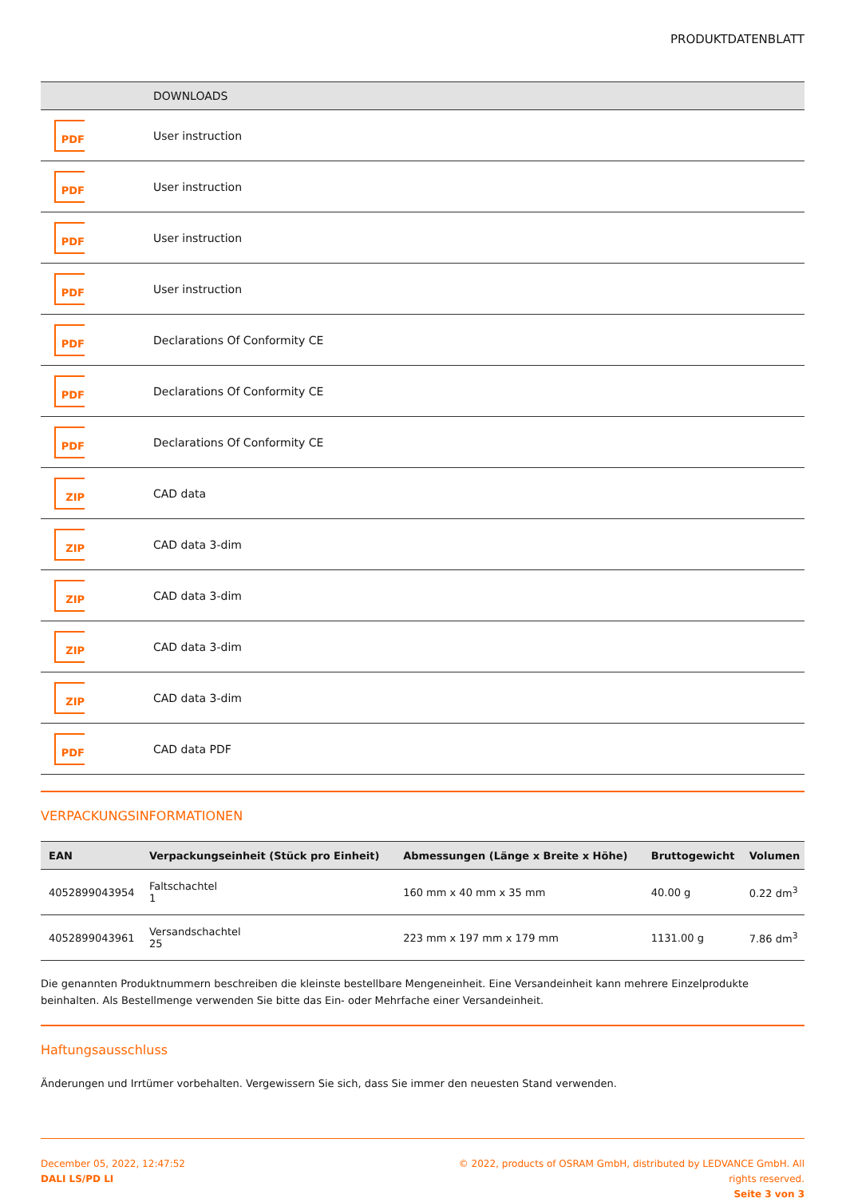PRODUKTDATENBLATT
| | DOWNLOADS |
| --- | --- |
| PDF | User instruction |
| PDF | User instruction |
| PDF | User instruction |
| PDF | User instruction |
| PDF | Declarations Of Conformity CE |
| PDF | Declarations Of Conformity CE |
| PDF | Declarations Of Conformity CE |
| ZIP | CAD data |
| ZIP | CAD data 3-dim |
| ZIP | CAD data 3-dim |
| ZIP | CAD data 3-dim |
| ZIP | CAD data 3-dim |
| PDF | CAD data PDF |
VERPACKUNGSINFORMATIONEN
| EAN | Verpackungseinheit (Stück pro Einheit) | Abmessungen (Länge x Breite x Höhe) | Bruttogewicht | Volumen |
| --- | --- | --- | --- | --- |
| 4052899043954 | Faltschachtel 1 | 160 mm x 40 mm x 35 mm | 40.00 g | 0.22 dm<sup>3</sup> |
| 4052899043961 | Versandschachtel 25 | 223 mm x 197 mm x 179 mm | 1131.00 g | 7.86 dm<sup>3</sup> |
Die genannten Produktnummern beschreiben die kleinste bestellbare Mengeneinheit. Eine Versandeinheit kann mehrere Einzelprodukte beinhalten. Als Bestellmenge verwenden Sie bitte das Ein- oder Mehrfache einer Versandeinheit.
Haftungsausschluss
Änderungen und Irrtümer vorbehalten. Vergewissern Sie sich, dass Sie immer den neuesten Stand verwenden.
December 05, 2022, 12:47:52
DALI LS/PD LI
© 2022, products of OSRAM GmbH, distributed by LEDVANCE GmbH. All rights reserved.
Seite 3 von 3